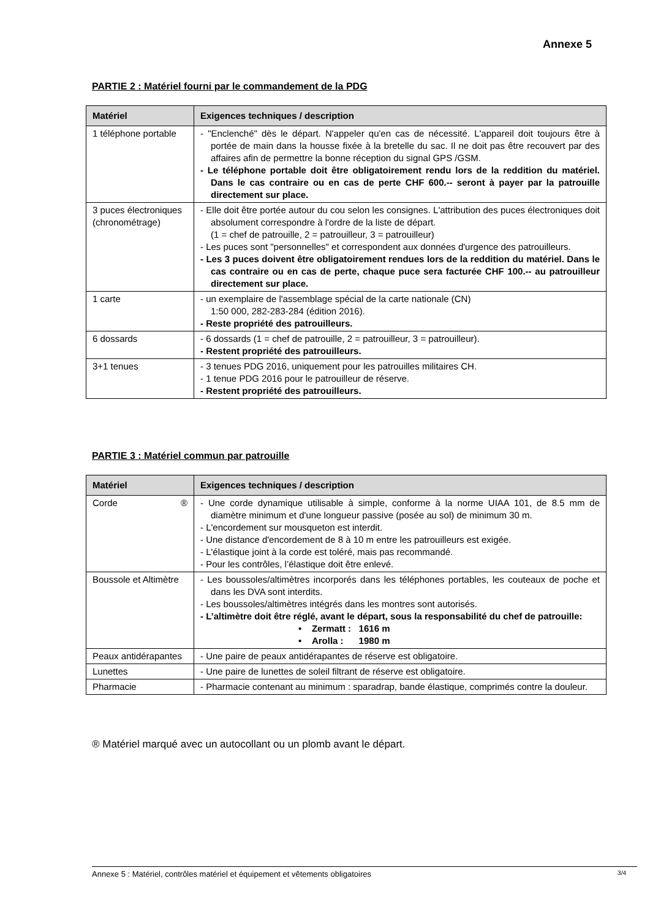Annexe 5
PARTIE 2 : Matériel fourni par le commandement de la PDG
| Matériel | Exigences techniques / description |
| --- | --- |
| 1 téléphone portable | - "Enclenché" dès le départ. N'appeler qu'en cas de nécessité. L'appareil doit toujours être à portée de main dans la housse fixée à la bretelle du sac. Il ne doit pas être recouvert par des affaires afin de permettre la bonne réception du signal GPS /GSM. - Le téléphone portable doit être obligatoirement rendu lors de la reddition du matériel. Dans le cas contraire ou en cas de perte CHF 600.-- seront à payer par la patrouille directement sur place. |
| 3 puces électroniques (chronométrage) | - Elle doit être portée autour du cou selon les consignes. L'attribution des puces électroniques doit absolument correspondre à l'ordre de la liste de départ. (1 = chef de patrouille, 2 = patrouilleur, 3 = patrouilleur) - Les puces sont "personnelles" et correspondent aux données d'urgence des patrouilleurs. - Les 3 puces doivent être obligatoirement rendues lors de la reddition du matériel. Dans le cas contraire ou en cas de perte, chaque puce sera facturée CHF 100.-- au patrouilleur directement sur place. |
| 1 carte | - un exemplaire de l'assemblage spécial de la carte nationale (CN) 1:50 000, 282-283-284 (édition 2016). - Reste propriété des patrouilleurs. |
| 6 dossards | - 6 dossards (1 = chef de patrouille, 2 = patrouilleur, 3 = patrouilleur). - Restent propriété des patrouilleurs. |
| 3+1 tenues | - 3 tenues PDG 2016, uniquement pour les patrouilles militaires CH. - 1 tenue PDG 2016 pour le patrouilleur de réserve. - Restent propriété des patrouilleurs. |
PARTIE 3 : Matériel commun par patrouille
| Matériel | Exigences techniques / description |
| --- | --- |
| Corde ® | - Une corde dynamique utilisable à simple, conforme à la norme UIAA 101, de 8.5 mm de diamètre minimum et d'une longueur passive (posée au sol) de minimum 30 m. - L'encordement sur mousqueton est interdit. - Une distance d'encordement de 8 à 10 m entre les patrouilleurs est exigée. - L'élastique joint à la corde est toléré, mais pas recommandé. - Pour les contrôles, l’élastique doit être enlevé. |
| Boussole et Altimètre | - Les boussoles/altimètres incorporés dans les téléphones portables, les couteaux de poche et dans les DVA sont interdits. - Les boussoles/altimètres intégrés dans les montres sont autorisés. - L’altimètre doit être réglé, avant le départ, sous la responsabilité du chef de patrouille: • Zermatt : 1616 m • Arolla : 1980 m |
| Peaux antidérapantes | - Une paire de peaux antidérapantes de réserve est obligatoire. |
| Lunettes | - Une paire de lunettes de soleil filtrant de réserve est obligatoire. |
| Pharmacie | - Pharmacie contenant au minimum : sparadrap, bande élastique, comprimés contre la douleur. |
® Matériel marqué avec un autocollant ou un plomb avant le départ.
Annexe 5 : Matériel, contrôles matériel et équipement et vêtements obligatoires 3/4